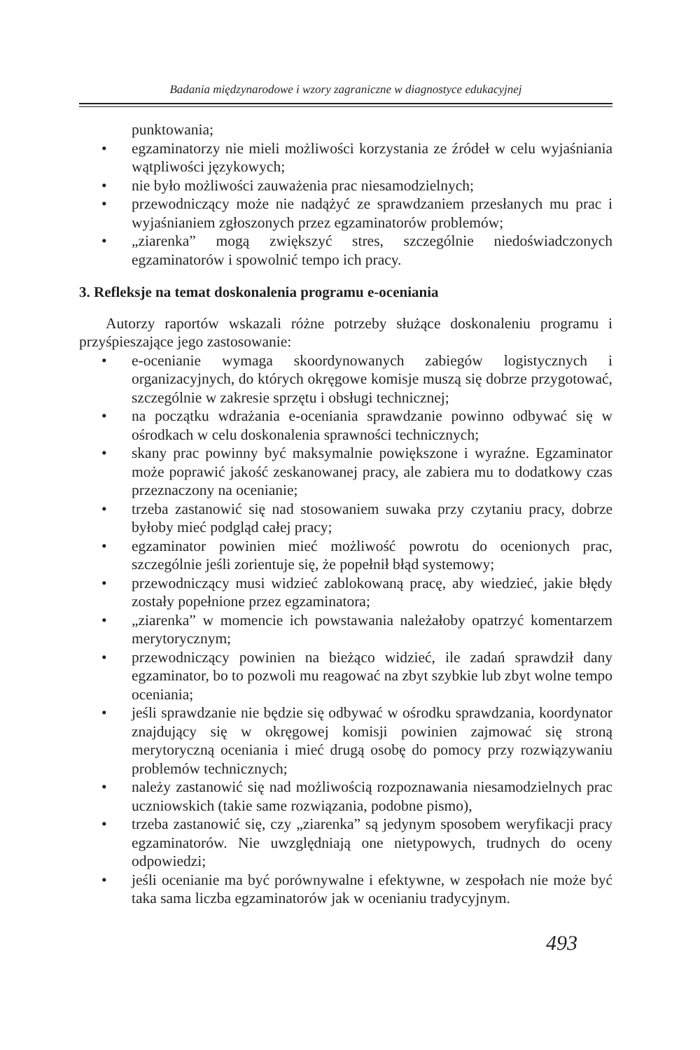Badania międzynarodowe i wzory zagraniczne w diagnostyce edukacyjnej
punktowania;
• egzaminatorzy nie mieli możliwości korzystania ze źródeł w celu wyjaśniania wątpliwości językowych;
• nie było możliwości zauważenia prac niesamodzielnych;
• przewodniczący może nie nadążyć ze sprawdzaniem przesłanych mu prac i wyjaśnianiem zgłoszonych przez egzaminatorów problemów;
• „ziarenka” mogą zwiększyć stres, szczególnie niedoświadczonych egzaminatorów i spowolnić tempo ich pracy.
3. Refleksje na temat doskonalenia programu e-oceniania
Autorzy raportów wskazali różne potrzeby służące doskonaleniu programu i przyśpieszające jego zastosowanie:
• e-ocenianie wymaga skoordynowanych zabiegów logistycznych i organizacyjnych, do których okręgowe komisje muszą się dobrze przygotować, szczególnie w zakresie sprzętu i obsługi technicznej;
• na początku wdrażania e-oceniania sprawdzanie powinno odbywać się w ośrodkach w celu doskonalenia sprawności technicznych;
• skany prac powinny być maksymalnie powiększone i wyraźne. Egzaminator może poprawić jakość zeskanowanej pracy, ale zabiera mu to dodatkowy czas przeznaczony na ocenianie;
• trzeba zastanowić się nad stosowaniem suwaka przy czytaniu pracy, dobrze byłoby mieć podgląd całej pracy;
• egzaminator powinien mieć możliwość powrotu do ocenionych prac, szczególnie jeśli zorientuje się, że popełnił błąd systemowy;
• przewodniczący musi widzieć zablokowaną pracę, aby wiedzieć, jakie błędy zostały popełnione przez egzaminatora;
• „ziarenka” w momencie ich powstawania należałoby opatrzyć komentarzem merytorycznym;
• przewodniczący powinien na bieżąco widzieć, ile zadań sprawdził dany egzaminator, bo to pozwoli mu reagować na zbyt szybkie lub zbyt wolne tempo oceniania;
• jeśli sprawdzanie nie będzie się odbywać w ośrodku sprawdzania, koordynator znajdujący się w okręgowej komisji powinien zajmować się stroną merytoryczną oceniania i mieć drugą osobę do pomocy przy rozwiązywaniu problemów technicznych;
• należy zastanowić się nad możliwością rozpoznawania niesamodzielnych prac uczniowskich (takie same rozwiązania, podobne pismo),
• trzeba zastanowić się, czy „ziarenka” są jedynym sposobem weryfikacji pracy egzaminatorów. Nie uwzględniają one nietypowych, trudnych do oceny odpowiedzi;
• jeśli ocenianie ma być porównywalne i efektywne, w zespołach nie może być taka sama liczba egzaminatorów jak w ocenianiu tradycyjnym.
493